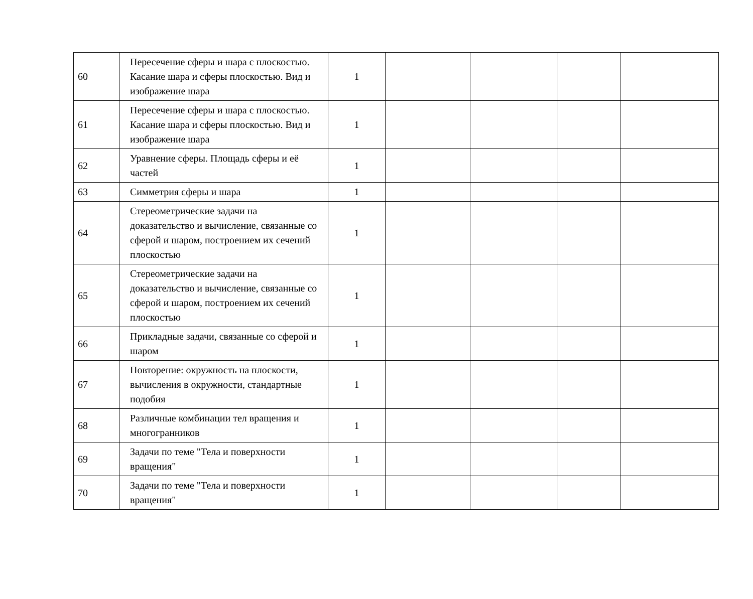| 60 | Пересечение сферы и шара с плоскостью. Касание шара и сферы плоскостью. Вид и изображение шара | 1 | | | | |
| 61 | Пересечение сферы и шара с плоскостью. Касание шара и сферы плоскостью. Вид и изображение шара | 1 | | | | |
| 62 | Уравнение сферы. Площадь сферы и её частей | 1 | | | | |
| 63 | Симметрия сферы и шара | 1 | | | | |
| 64 | Стереометрические задачи на доказательство и вычисление, связанные со сферой и шаром, построением их сечений плоскостью | 1 | | | | |
| 65 | Стереометрические задачи на доказательство и вычисление, связанные со сферой и шаром, построением их сечений плоскостью | 1 | | | | |
| 66 | Прикладные задачи, связанные со сферой и шаром | 1 | | | | |
| 67 | Повторение: окружность на плоскости, вычисления в окружности, стандартные подобия | 1 | | | | |
| 68 | Различные комбинации тел вращения и многогранников | 1 | | | | |
| 69 | Задачи по теме "Тела и поверхности вращения" | 1 | | | | |
| 70 | Задачи по теме "Тела и поверхности вращения" | 1 | | | | |